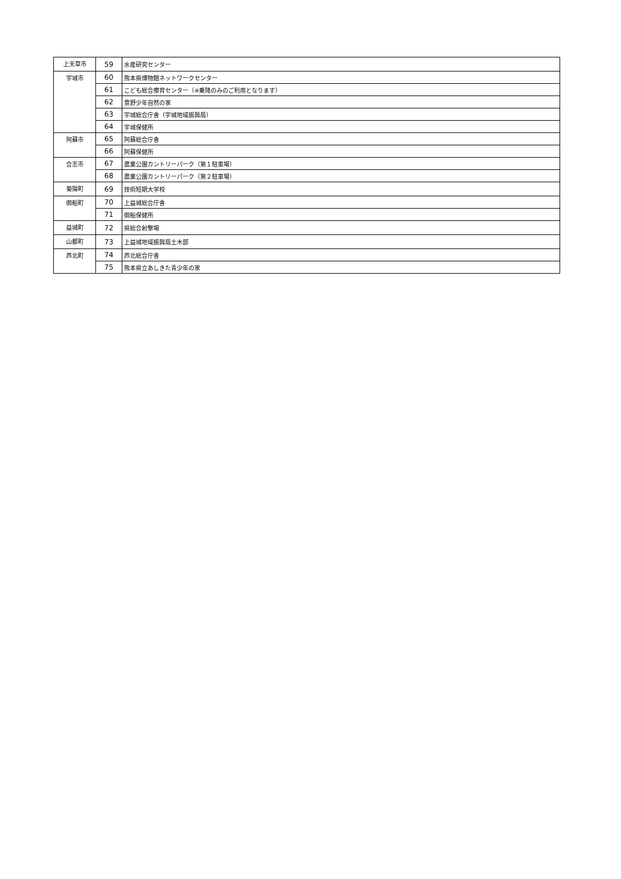| 上天草市 | 59 | 水産研究センター |
| 宇城市 | 60 | 熊本県博物館ネットワークセンター |
| | 61 | こども総合療育センター（※乗降のみのご利用となります） |
| | 62 | 豊野少年自然の家 |
| | 63 | 宇城総合庁舎（宇城地域振興局） |
| | 64 | 宇城保健所 |
| 阿蘇市 | 65 | 阿蘇総合庁舎 |
| | 66 | 阿蘇保健所 |
| 合志市 | 67 | 農業公園カントリーパーク（第１駐車場） |
| | 68 | 農業公園カントリーパーク（第２駐車場） |
| 菊陽町 | 69 | 技術短期大学校 |
| 御船町 | 70 | 上益城総合庁舎 |
| | 71 | 御船保健所 |
| 益城町 | 72 | 県総合射撃場 |
| 山都町 | 73 | 上益城地域振興局土木部 |
| 芦北町 | 74 | 芦北総合庁舎 |
| | 75 | 熊本県立あしきた青少年の家 |